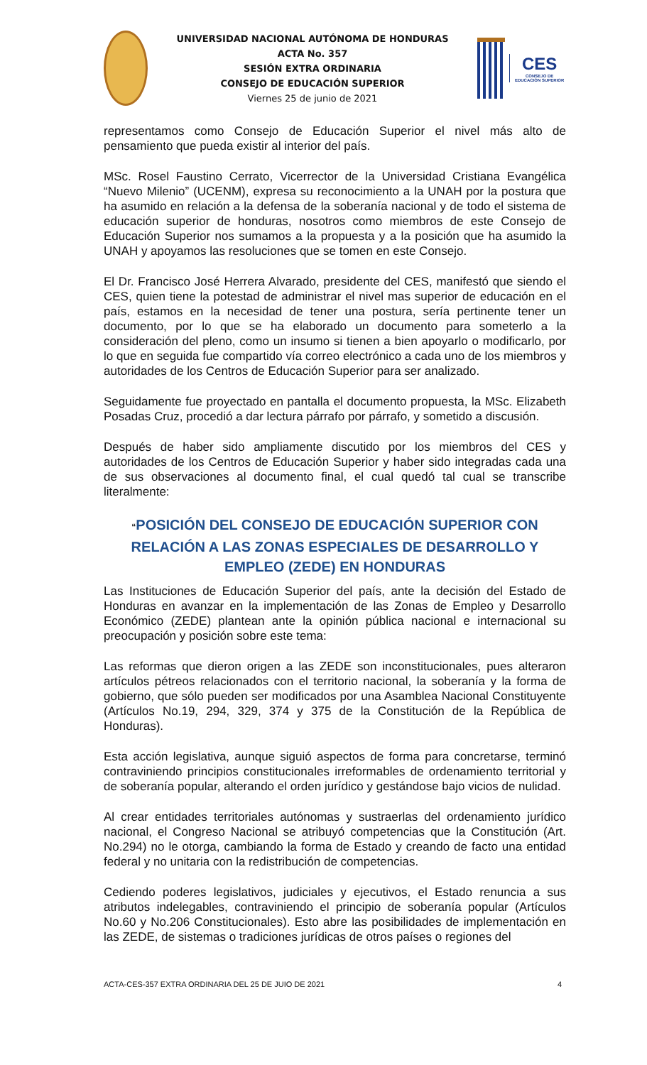UNIVERSIDAD NACIONAL AUTÓNOMA DE HONDURAS
ACTA No. 357
SESIÓN EXTRA ORDINARIA
CONSEJO DE EDUCACIÓN SUPERIOR
Viernes 25 de junio de 2021
CES
CONSEJO DE EDUCACIÓN SUPERIOR
representamos como Consejo de Educación Superior el nivel más alto de pensamiento que pueda existir al interior del país.
MSc. Rosel Faustino Cerrato, Vicerrector de la Universidad Cristiana Evangélica “Nuevo Milenio” (UCENM), expresa su reconocimiento a la UNAH por la postura que ha asumido en relación a la defensa de la soberanía nacional y de todo el sistema de educación superior de honduras, nosotros como miembros de este Consejo de Educación Superior nos sumamos a la propuesta y a la posición que ha asumido la UNAH y apoyamos las resoluciones que se tomen en este Consejo.
El Dr. Francisco José Herrera Alvarado, presidente del CES, manifestó que siendo el CES, quien tiene la potestad de administrar el nivel mas superior de educación en el país, estamos en la necesidad de tener una postura, sería pertinente tener un documento, por lo que se ha elaborado un documento para someterlo a la consideración del pleno, como un insumo si tienen a bien apoyarlo o modificarlo, por lo que en seguida fue compartido vía correo electrónico a cada uno de los miembros y autoridades de los Centros de Educación Superior para ser analizado.
Seguidamente fue proyectado en pantalla el documento propuesta, la MSc. Elizabeth Posadas Cruz, procedió a dar lectura párrafo por párrafo, y sometido a discusión.
Después de haber sido ampliamente discutido por los miembros del CES y autoridades de los Centros de Educación Superior y haber sido integradas cada una de sus observaciones al documento final, el cual quedó tal cual se transcribe literalmente:
“POSICIÓN DEL CONSEJO DE EDUCACIÓN SUPERIOR CON RELACIÓN A LAS ZONAS ESPECIALES DE DESARROLLO Y EMPLEO (ZEDE) EN HONDURAS
Las Instituciones de Educación Superior del país, ante la decisión del Estado de Honduras en avanzar en la implementación de las Zonas de Empleo y Desarrollo Económico (ZEDE) plantean ante la opinión pública nacional e internacional su preocupación y posición sobre este tema:
Las reformas que dieron origen a las ZEDE son inconstitucionales, pues alteraron artículos pétreos relacionados con el territorio nacional, la soberanía y la forma de gobierno, que sólo pueden ser modificados por una Asamblea Nacional Constituyente (Artículos No.19, 294, 329, 374 y 375 de la Constitución de la República de Honduras).
Esta acción legislativa, aunque siguió aspectos de forma para concretarse, terminó contraviniendo principios constitucionales irreformables de ordenamiento territorial y de soberanía popular, alterando el orden jurídico y gestándose bajo vicios de nulidad.
Al crear entidades territoriales autónomas y sustraerlas del ordenamiento jurídico nacional, el Congreso Nacional se atribuyó competencias que la Constitución (Art. No.294) no le otorga, cambiando la forma de Estado y creando de facto una entidad federal y no unitaria con la redistribución de competencias.
Cediendo poderes legislativos, judiciales y ejecutivos, el Estado renuncia a sus atributos indelegables, contraviniendo el principio de soberanía popular (Artículos No.60 y No.206 Constitucionales). Esto abre las posibilidades de implementación en las ZEDE, de sistemas o tradiciones jurídicas de otros países o regiones del
ACTA-CES-357 EXTRA ORDINARIA DEL 25 DE JUIO DE 2021 4